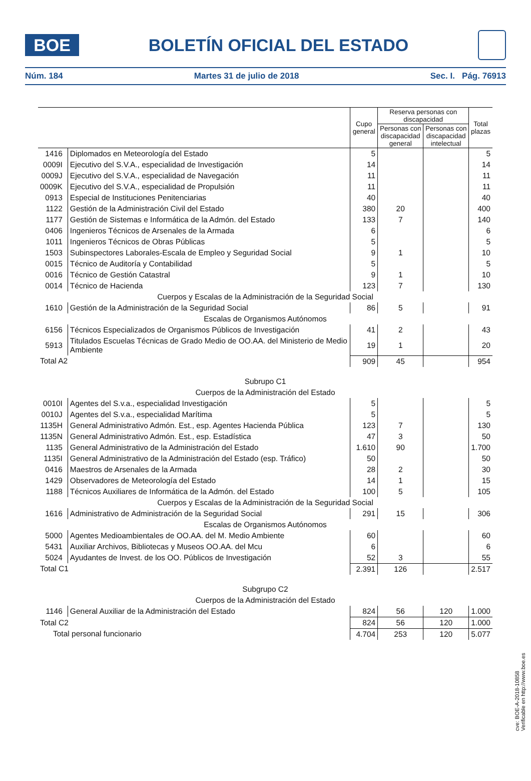BOE
BOLETÍN OFICIAL DEL ESTADO
Núm. 184 Martes 31 de julio de 2018 Sec. I. Pág. 76913
| | | Cupo general | Reserva personas con discapacidad | | Total plazas |
| --- | --- | --- | --- | --- | --- |
| | | | Personas con discapacidad general | Personas con discapacidad intelectual | |
| 1416 | Diplomados en Meteorología del Estado | 5 | | | 5 |
| 0009I | Ejecutivo del S.V.A., especialidad de Investigación | 14 | | | 14 |
| 0009J | Ejecutivo del S.V.A., especialidad de Navegación | 11 | | | 11 |
| 0009K | Ejecutivo del S.V.A., especialidad de Propulsión | 11 | | | 11 |
| 0913 | Especial de Instituciones Penitenciarias | 40 | | | 40 |
| 1122 | Gestión de la Administración Civil del Estado | 380 | 20 | | 400 |
| 1177 | Gestión de Sistemas e Informática de la Admón. del Estado | 133 | 7 | | 140 |
| 0406 | Ingenieros Técnicos de Arsenales de la Armada | 6 | | | 6 |
| 1011 | Ingenieros Técnicos de Obras Públicas | 5 | | | 5 |
| 1503 | Subinspectores Laborales-Escala de Empleo y Seguridad Social | 9 | 1 | | 10 |
| 0015 | Técnico de Auditoría y Contabilidad | 5 | | | 5 |
| 0016 | Técnico de Gestión Catastral | 9 | 1 | | 10 |
| 0014 | Técnico de Hacienda | 123 | 7 | | 130 |
| Cuerpos y Escalas de la Administración de la Seguridad Social | | | | | |
| 1610 | Gestión de la Administración de la Seguridad Social | 86 | 5 | | 91 |
| Escalas de Organismos Autónomos | | | | | |
| 6156 | Técnicos Especializados de Organismos Públicos de Investigación | 41 | 2 | | 43 |
| 5913 | Titulados Escuelas Técnicas de Grado Medio de OO.AA. del Ministerio de Medio Ambiente | 19 | 1 | | 20 |
| Total A2 | | 909 | 45 | | 954 |
| Subrupo C1 | | | | | |
| Cuerpos de la Administración del Estado | | | | | |
| 0010I | Agentes del S.v.a., especialidad Investigación | 5 | | | 5 |
| 0010J | Agentes del S.v.a., especialidad Marítima | 5 | | | 5 |
| 1135H | General Administrativo Admón. Est., esp. Agentes Hacienda Pública | 123 | 7 | | 130 |
| 1135N | General Administrativo Admón. Est., esp. Estadística | 47 | 3 | | 50 |
| 1135 | General Administrativo de la Administración del Estado | 1.610 | 90 | | 1.700 |
| 1135I | General Administrativo de la Administración del Estado (esp. Tráfico) | 50 | | | 50 |
| 0416 | Maestros de Arsenales de la Armada | 28 | 2 | | 30 |
| 1429 | Observadores de Meteorología del Estado | 14 | 1 | | 15 |
| 1188 | Técnicos Auxiliares de Informática de la Admón. del Estado | 100 | 5 | | 105 |
| Cuerpos y Escalas de la Administración de la Seguridad Social | | | | | |
| 1616 | Administrativo de Administración de la Seguridad Social | 291 | 15 | | 306 |
| Escalas de Organismos Autónomos | | | | | |
| 5000 | Agentes Medioambientales de OO.AA. del M. Medio Ambiente | 60 | | | 60 |
| 5431 | Auxiliar Archivos, Bibliotecas y Museos OO.AA. del Mcu | 6 | | | 6 |
| 5024 | Ayudantes de Invest. de los OO. Públicos de Investigación | 52 | 3 | | 55 |
| Total C1 | | 2.391 | 126 | | 2.517 |
| Subgrupo C2 | | | | | |
| Cuerpos de la Administración del Estado | | | | | |
| 1146 | General Auxiliar de la Administración del Estado | 824 | 56 | 120 | 1.000 |
| Total C2 | | 824 | 56 | 120 | 1.000 |
| Total personal funcionario | | 4.704 | 253 | 120 | 5.077 |
cve: BOE-A-2018-10858
Verificable en http://www.boe.es